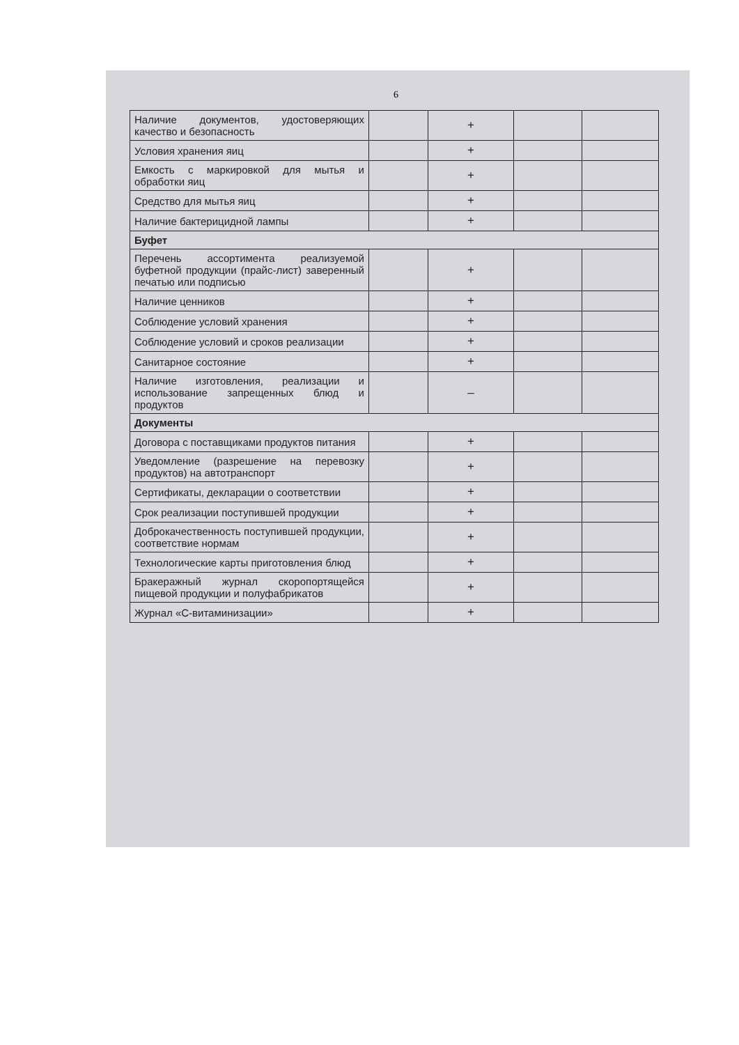6
| Наличие документов, удостоверяющих качество и безопасность | | + | | |
| Условия хранения яиц | | + | | |
| Емкость с маркировкой для мытья и обработки яиц | | + | | |
| Средство для мытья яиц | | + | | |
| Наличие бактерицидной лампы | | + | | |
| Буфет | | | | |
| Перечень ассортимента реализуемой буфетной продукции (прайс-лист) заверенный печатью или подписью | | + | | |
| Наличие ценников | | + | | |
| Соблюдение условий хранения | | + | | |
| Соблюдение условий и сроков реализации | | + | | |
| Санитарное состояние | | + | | |
| Наличие изготовления, реализации и использование запрещенных блюд и продуктов | | – | | |
| Документы | | | | |
| Договора с поставщиками продуктов питания | | + | | |
| Уведомление (разрешение на перевозку продуктов) на автотранспорт | | + | | |
| Сертификаты, декларации о соответствии | | + | | |
| Срок реализации поступившей продукции | | + | | |
| Доброкачественность поступившей продукции, соответствие нормам | | + | | |
| Технологические карты приготовления блюд | | + | | |
| Бракеражный журнал скоропортящейся пищевой продукции и полуфабрикатов | | + | | |
| Журнал «С-витаминизации» | | + | | |